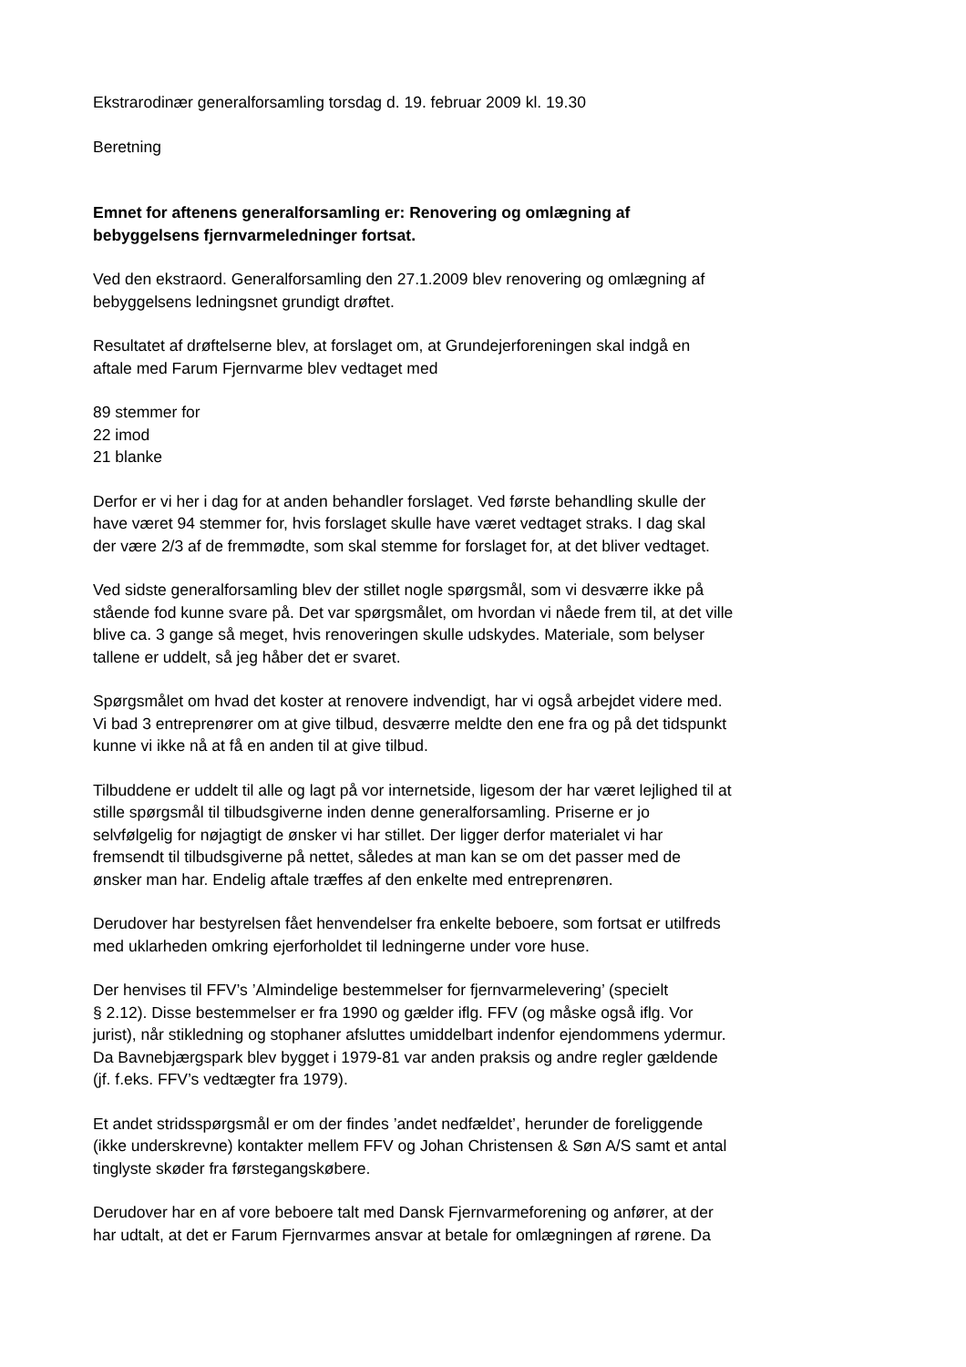Ekstrarodinær generalforsamling torsdag d. 19. februar 2009 kl. 19.30
Beretning
Emnet for aftenens generalforsamling er: Renovering og omlægning af
bebyggelsens fjernvarmeledninger fortsat.
Ved den ekstraord. Generalforsamling den 27.1.2009 blev renovering og omlægning af
bebyggelsens ledningsnet grundigt drøftet.
Resultatet af drøftelserne blev, at forslaget om, at Grundejerforeningen skal indgå en
aftale med Farum Fjernvarme blev vedtaget med
89 stemmer for
22 imod
21 blanke
Derfor er vi her i dag for at anden behandler forslaget. Ved første behandling skulle der
have været 94 stemmer for, hvis forslaget skulle have været vedtaget straks. I dag skal
der være 2/3 af de fremmødte, som skal stemme for forslaget for, at det bliver vedtaget.
Ved sidste generalforsamling blev der stillet nogle spørgsmål, som vi desværre ikke på
stående fod kunne svare på. Det var spørgsmålet, om hvordan vi nåede frem til, at det ville
blive ca. 3 gange så meget, hvis renoveringen skulle udskydes. Materiale, som belyser
tallene er uddelt, så jeg håber det er svaret.
Spørgsmålet om hvad det koster at renovere indvendigt, har vi også arbejdet videre med.
Vi bad 3 entreprenører om at give tilbud, desværre meldte den ene fra og på det tidspunkt
kunne vi ikke nå at få en anden til at give tilbud.
Tilbuddene er uddelt til alle og lagt på vor internetside, ligesom der har været lejlighed til at
stille spørgsmål til tilbudsgiverne inden denne generalforsamling. Priserne er jo
selvfølgelig for nøjagtigt de ønsker vi har stillet. Der ligger derfor materialet vi har
fremsendt til tilbudsgiverne på nettet, således at man kan se om det passer med de
ønsker man har. Endelig aftale træffes af den enkelte med entreprenøren.
Derudover har bestyrelsen fået henvendelser fra enkelte beboere, som fortsat er utilfreds
med uklarheden omkring ejerforholdet til ledningerne under vore huse.
Der henvises til FFV’s ’Almindelige bestemmelser for fjernvarmelevering’ (specielt
§ 2.12). Disse bestemmelser er fra 1990 og gælder iflg. FFV (og måske også iflg. Vor
jurist), når stikledning og stophaner afsluttes umiddelbart indenfor ejendommens ydermur.
Da Bavnebjærgspark blev bygget i 1979-81 var anden praksis og andre regler gældende
(jf. f.eks. FFV’s vedtægter fra 1979).
Et andet stridsspørgsmål er om der findes ’andet nedfældet’, herunder de foreliggende
(ikke underskrevne) kontakter mellem FFV og Johan Christensen & Søn A/S samt et antal
tinglyste skøder fra førstegangskøbere.
Derudover har en af vore beboere talt med Dansk Fjernvarmeforening og anfører, at der
har udtalt, at det er Farum Fjernvarmes ansvar at betale for omlægningen af rørene. Da